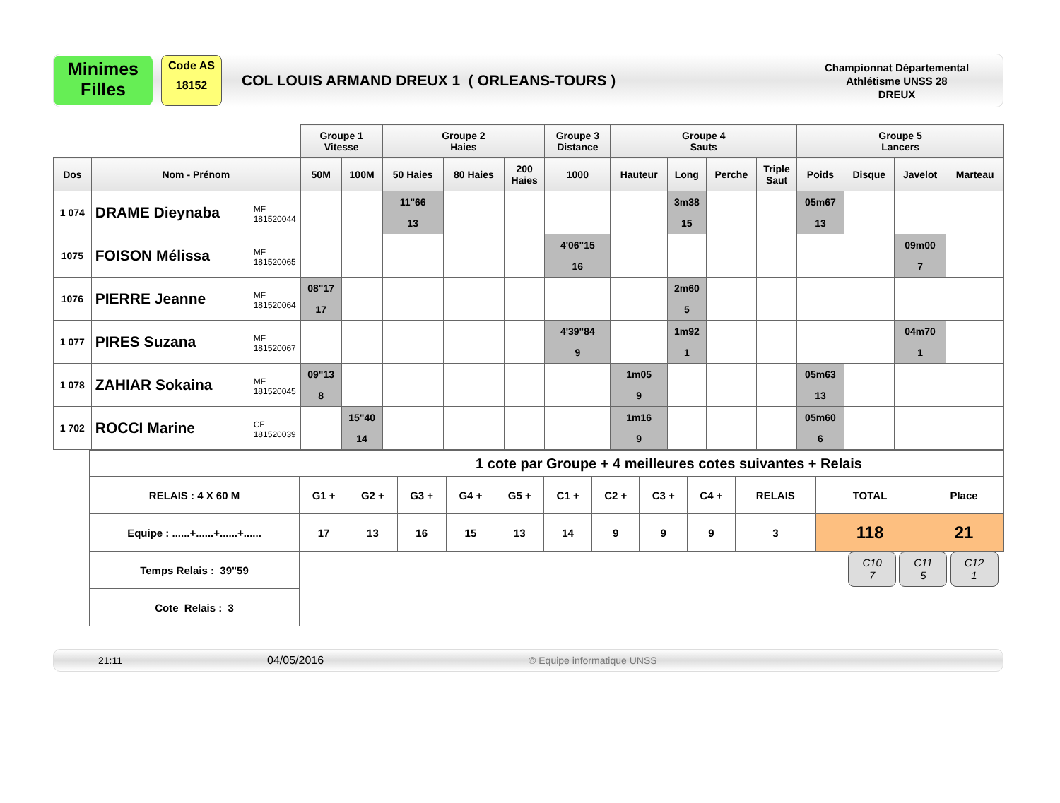Minimes
Filles
Code AS
18152
COL LOUIS ARMAND DREUX 1 ( ORLEANS-TOURS )
Championnat Départemental
Athlétisme UNSS 28
DREUX
| | | Groupe 1 Vitesse | | Groupe 2 Haies | | | Groupe 3 Distance | Groupe 4 Sauts | | | | Groupe 5 Lancers | | | |
| --- | --- | --- | --- | --- | --- | --- | --- | --- | --- | --- | --- | --- | --- | --- | --- |
| Dos | Nom - Prénom | 50M | 100M | 50 Haies | 80 Haies | 200 Haies | 1000 | Hauteur | Long | Perche | Triple Saut | Poids | Disque | Javelot | Marteau |
| 1 074 | DRAME Dieynaba MF 181520044 | | | 11"66 13 | | | | | 3m38 15 | | | 05m67 13 | | | |
| 1075 | FOISON Mélissa MF 181520065 | | | | | | 4'06"15 16 | | | | | | | 09m00 7 | |
| 1076 | PIERRE Jeanne MF 181520064 | 08"17 17 | | | | | | | 2m60 5 | | | | | | |
| 1 077 | PIRES Suzana MF 181520067 | | | | | | 4'39"84 9 | | 1m92 1 | | | | | 04m70 1 | |
| 1 078 | ZAHIAR Sokaina MF 181520045 | 09"13 8 | | | | | | 1m05 9 | | | | 05m63 13 | | | |
| 1 702 | ROCCI Marine CF 181520039 | | 15"40 14 | | | | | 1m16 9 | | | | 05m60 6 | | | |
| 1 cote par Groupe + 4 meilleures cotes suivantes + Relais | | | | | | | | | | | | |
| RELAIS : 4 X 60 M | G1 + | G2 + | G3 + | G4 + | G5 + | C1 + | C2 + | C3 + | C4 + | RELAIS | TOTAL | Place |
| Equipe : ......+......+......+...... | 17 | 13 | 16 | 15 | 13 | 14 | 9 | 9 | 9 | 3 | 118 | 21 |
| Temps Relais : 39"59 | C10 7 C11 5 C12 1 | | | | | | | | | | | |
| Cote Relais : 3 | | | | | | | | | | | | |
21:11 04/05/2016 © Equipe informatique UNSS